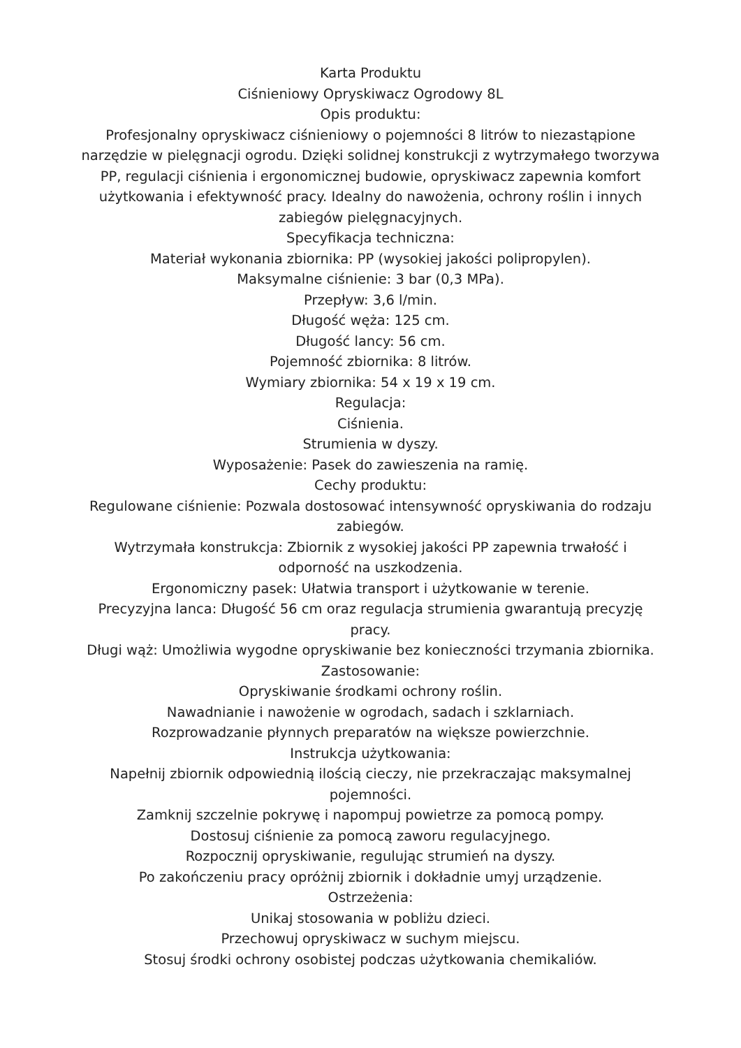Karta Produktu
Ciśnieniowy Opryskiwacz Ogrodowy 8L
Opis produktu:
Profesjonalny opryskiwacz ciśnieniowy o pojemności 8 litrów to niezastąpione narzędzie w pielęgnacji ogrodu. Dzięki solidnej konstrukcji z wytrzymałego tworzywa PP, regulacji ciśnienia i ergonomicznej budowie, opryskiwacz zapewnia komfort użytkowania i efektywność pracy. Idealny do nawożenia, ochrony roślin i innych zabiegów pielęgnacyjnych.
Specyfikacja techniczna:
Materiał wykonania zbiornika: PP (wysokiej jakości polipropylen).
Maksymalne ciśnienie: 3 bar (0,3 MPa).
Przepływ: 3,6 l/min.
Długość węża: 125 cm.
Długość lancy: 56 cm.
Pojemność zbiornika: 8 litrów.
Wymiary zbiornika: 54 x 19 x 19 cm.
Regulacja:
Ciśnienia.
Strumienia w dyszy.
Wyposażenie: Pasek do zawieszenia na ramię.
Cechy produktu:
Regulowane ciśnienie: Pozwala dostosować intensywność opryskiwania do rodzaju zabiegów.
Wytrzymała konstrukcja: Zbiornik z wysokiej jakości PP zapewnia trwałość i odporność na uszkodzenia.
Ergonomiczny pasek: Ułatwia transport i użytkowanie w terenie.
Precyzyjna lanca: Długość 56 cm oraz regulacja strumienia gwarantują precyzję pracy.
Długi wąż: Umożliwia wygodne opryskiwanie bez konieczności trzymania zbiornika.
Zastosowanie:
Opryskiwanie środkami ochrony roślin.
Nawadnianie i nawożenie w ogrodach, sadach i szklarniach.
Rozprowadzanie płynnych preparatów na większe powierzchnie.
Instrukcja użytkowania:
Napełnij zbiornik odpowiednią ilością cieczy, nie przekraczając maksymalnej pojemności.
Zamknij szczelnie pokrywę i napompuj powietrze za pomocą pompy.
Dostosuj ciśnienie za pomocą zaworu regulacyjnego.
Rozpocznij opryskiwanie, regulując strumień na dyszy.
Po zakończeniu pracy opróżnij zbiornik i dokładnie umyj urządzenie.
Ostrzeżenia:
Unikaj stosowania w pobliżu dzieci.
Przechowuj opryskiwacz w suchym miejscu.
Stosuj środki ochrony osobistej podczas użytkowania chemikaliów.